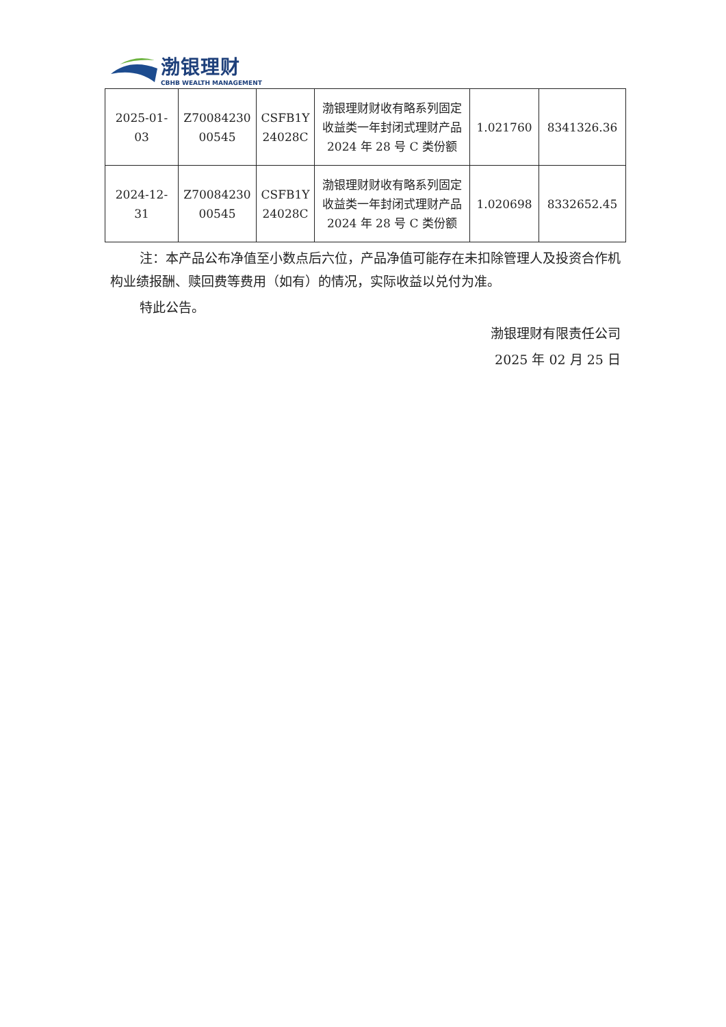渤银理财
CBHB WEALTH MANAGEMENT
| 2025-01- 03 | Z70084230 00545 | CSFB1Y 24028C | 渤银理财财收有略系列固定收益类一年封闭式理财产品 2024 年 28 号 C 类份额 | 1.021760 | 8341326.36 |
| 2024-12- 31 | Z70084230 00545 | CSFB1Y 24028C | 渤银理财财收有略系列固定收益类一年封闭式理财产品 2024 年 28 号 C 类份额 | 1.020698 | 8332652.45 |
注：本产品公布净值至小数点后六位，产品净值可能存在未扣除管理人及投资合作机构业绩报酬、赎回费等费用（如有）的情况，实际收益以兑付为准。
特此公告。
渤银理财有限责任公司
2025 年 02 月 25 日